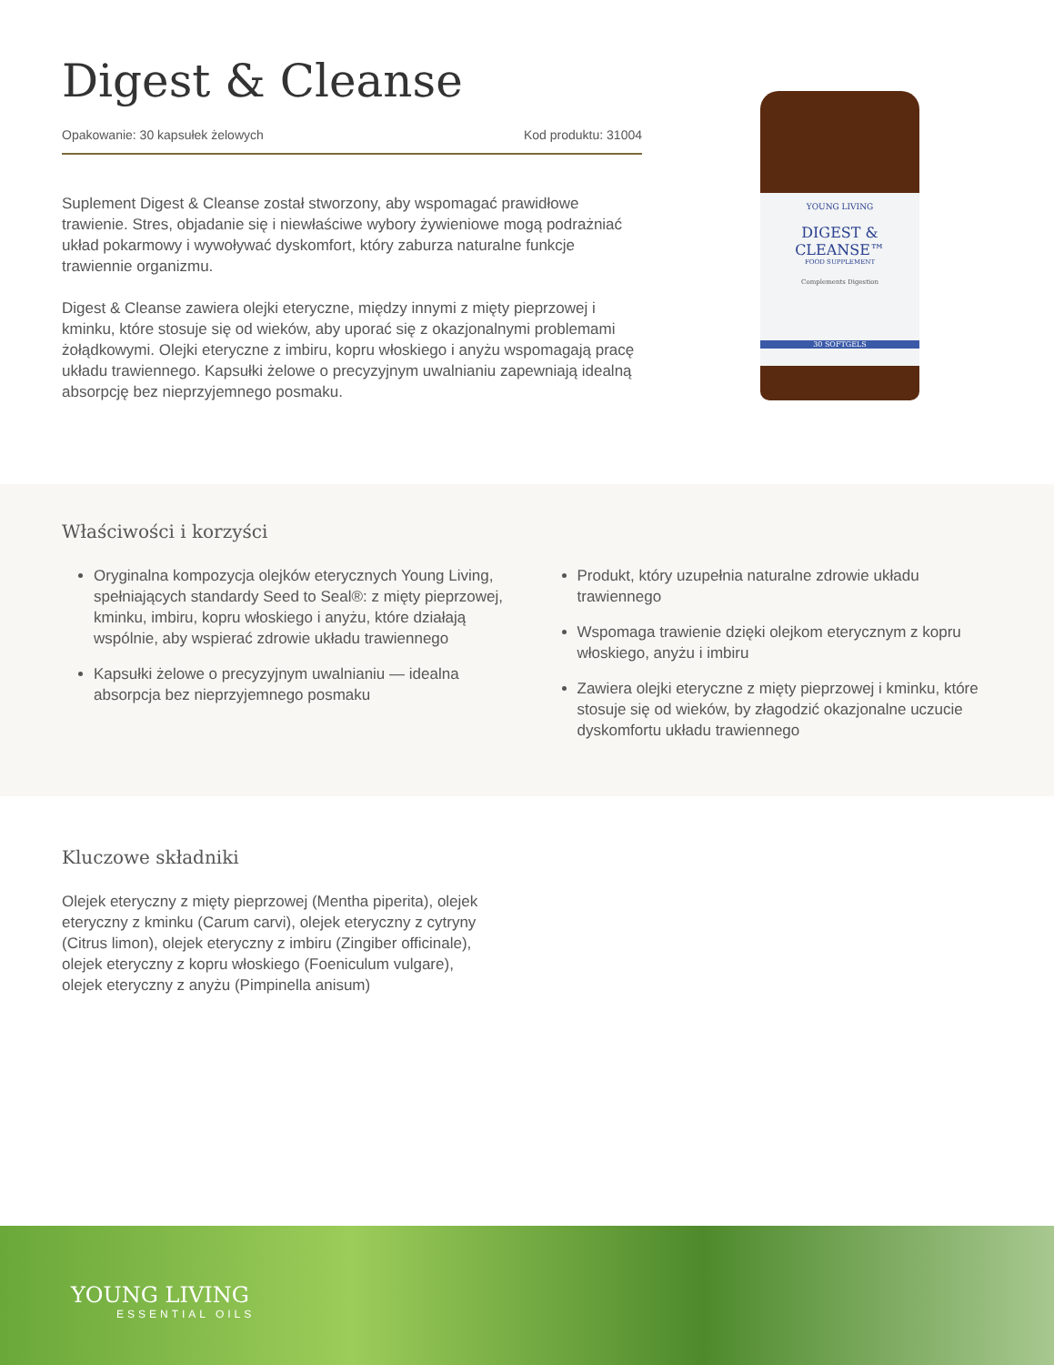Digest & Cleanse
Opakowanie: 30 kapsułek żelowych Kod produktu: 31004
Suplement Digest & Cleanse został stworzony, aby wspomagać prawidłowe trawienie. Stres, objadanie się i niewłaściwe wybory żywieniowe mogą podrażniać układ pokarmowy i wywoływać dyskomfort, który zaburza naturalne funkcje trawiennie organizmu.
Digest & Cleanse zawiera olejki eteryczne, między innymi z mięty pieprzowej i kminku, które stosuje się od wieków, aby uporać się z okazjonalnymi problemami żołądkowymi. Olejki eteryczne z imbiru, kopru włoskiego i anyżu wspomagają pracę układu trawiennego. Kapsułki żelowe o precyzyjnym uwalnianiu zapewniają idealną absorpcję bez nieprzyjemnego posmaku.
YOUNG LIVING
DIGEST &
CLEANSE™
FOOD SUPPLEMENT
Complements Digestion
30 SOFTGELS
Właściwości i korzyści
Oryginalna kompozycja olejków eterycznych Young Living, spełniających standardy Seed to Seal®: z mięty pieprzowej, kminku, imbiru, kopru włoskiego i anyżu, które działają wspólnie, aby wspierać zdrowie układu trawiennego
Kapsułki żelowe o precyzyjnym uwalnianiu — idealna absorpcja bez nieprzyjemnego posmaku
Produkt, który uzupełnia naturalne zdrowie układu trawiennego
Wspomaga trawienie dzięki olejkom eterycznym z kopru włoskiego, anyżu i imbiru
Zawiera olejki eteryczne z mięty pieprzowej i kminku, które stosuje się od wieków, by złagodzić okazjonalne uczucie dyskomfortu układu trawiennego
Kluczowe składniki
Olejek eteryczny z mięty pieprzowej (Mentha piperita), olejek eteryczny z kminku (Carum carvi), olejek eteryczny z cytryny (Citrus limon), olejek eteryczny z imbiru (Zingiber officinale), olejek eteryczny z kopru włoskiego (Foeniculum vulgare), olejek eteryczny z anyżu (Pimpinella anisum)
YOUNG LIVING
ESSENTIAL OILS